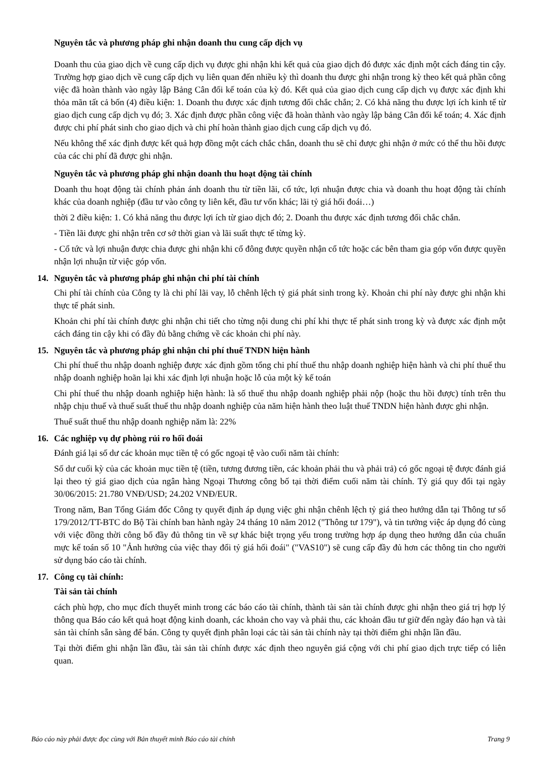Nguyên tắc và phương pháp ghi nhận doanh thu cung cấp dịch vụ
Doanh thu của giao dịch về cung cấp dịch vụ được ghi nhận khi kết quả của giao dịch đó được xác định một cách đáng tin cậy. Trường hợp giao dịch về cung cấp dịch vụ liên quan đến nhiều kỳ thì doanh thu được ghi nhận trong kỳ theo kết quả phần công việc đã hoàn thành vào ngày lập Bảng Cân đối kế toán của kỳ đó. Kết quả của giao dịch cung cấp dịch vụ được xác định khi thỏa mãn tất cả bốn (4) điều kiện: 1. Doanh thu được xác định tương đối chắc chắn; 2. Có khả năng thu được lợi ích kinh tế từ giao dịch cung cấp dịch vụ đó; 3. Xác định được phần công việc đã hoàn thành vào ngày lập bảng Cân đối kế toán; 4. Xác định được chi phí phát sinh cho giao dịch và chi phí hoàn thành giao dịch cung cấp dịch vụ đó.
Nếu không thể xác định được kết quả hợp đồng một cách chắc chắn, doanh thu sẽ chỉ được ghi nhận ở mức có thể thu hồi được của các chi phí đã được ghi nhận.
Nguyên tắc và phương pháp ghi nhận doanh thu hoạt động tài chính
Doanh thu hoạt động tài chính phản ánh doanh thu từ tiền lãi, cổ tức, lợi nhuận được chia và doanh thu hoạt động tài chính khác của doanh nghiệp (đầu tư vào công ty liên kết, đầu tư vốn khác; lãi tỷ giá hối đoái…)
thời 2 điều kiện: 1. Có khả năng thu được lợi ích từ giao dịch đó; 2. Doanh thu được xác định tương đối chắc chắn.
- Tiền lãi được ghi nhận trên cơ sở thời gian và lãi suất thực tế từng kỳ.
- Cổ tức và lợi nhuận được chia được ghi nhận khi cổ đông được quyền nhận cổ tức hoặc các bên tham gia góp vốn được quyền nhận lợi nhuận từ việc góp vốn.
14. Nguyên tắc và phương pháp ghi nhận chi phí tài chính
Chi phí tài chính của Công ty là chi phí lãi vay, lỗ chênh lệch tỷ giá phát sinh trong kỳ. Khoản chi phí này được ghi nhận khi thực tế phát sinh.
Khoản chi phí tài chính được ghi nhận chi tiết cho từng nội dung chi phí khi thực tế phát sinh trong kỳ và được xác định một cách đáng tin cậy khi có đầy đủ bằng chứng về các khoản chi phí này.
15. Nguyên tắc và phương pháp ghi nhận chi phí thuế TNDN hiện hành
Chi phí thuế thu nhập doanh nghiệp được xác định gồm tổng chi phí thuế thu nhập doanh nghiệp hiện hành và chi phí thuế thu nhập doanh nghiệp hoãn lại khi xác định lợi nhuận hoặc lỗ của một kỳ kế toán
Chi phí thuế thu nhập doanh nghiệp hiện hành: là số thuế thu nhập doanh nghiệp phải nộp (hoặc thu hồi được) tính trên thu nhập chịu thuế và thuế suất thuế thu nhập doanh nghiệp của năm hiện hành theo luật thuế TNDN hiện hành được ghi nhận.
Thuế suất thuế thu nhập doanh nghiệp năm là: 22%
16. Các nghiệp vụ dự phòng rủi ro hối đoái
Đánh giá lại số dư các khoản mục tiền tệ có gốc ngoại tệ vào cuối năm tài chính:
Số dư cuối kỳ của các khoản mục tiền tệ (tiền, tương đương tiền, các khoản phải thu và phải trả) có gốc ngoại tệ được đánh giá lại theo tỷ giá giao dịch của ngân hàng Ngoại Thương công bố tại thời điểm cuối năm tài chính. Tỷ giá quy đổi tại ngày 30/06/2015: 21.780 VNĐ/USD; 24.202 VNĐ/EUR.
Trong năm, Ban Tổng Giám đốc Công ty quyết định áp dụng việc ghi nhận chênh lệch tỷ giá theo hướng dẫn tại Thông tư số 179/2012/TT-BTC do Bộ Tài chính ban hành ngày 24 tháng 10 năm 2012 ("Thông tư 179"), và tin tưởng việc áp dụng đó cùng với việc đồng thời công bố đầy đủ thông tin về sự khác biệt trọng yếu trong trường hợp áp dụng theo hướng dẫn của chuẩn mực kế toán số 10 "Ảnh hưởng của việc thay đổi tỷ giá hối đoái" ("VAS10") sẽ cung cấp đầy đủ hơn các thông tin cho người sử dụng báo cáo tài chính.
17. Công cụ tài chính:
Tài sản tài chính
cách phù hợp, cho mục đích thuyết minh trong các báo cáo tài chính, thành tài sản tài chính được ghi nhận theo giá trị hợp lý thông qua Báo cáo kết quả hoạt động kinh doanh, các khoản cho vay và phải thu, các khoản đầu tư giữ đến ngày đáo hạn và tài sản tài chính sẵn sàng để bán. Công ty quyết định phân loại các tài sản tài chính này tại thời điểm ghi nhận lần đầu.
Tại thời điểm ghi nhận lần đầu, tài sản tài chính được xác định theo nguyên giá cộng với chi phí giao dịch trực tiếp có liên quan.
Báo cáo này phải được đọc cùng với Bản thuyết minh Báo cáo tài chính Trang 9